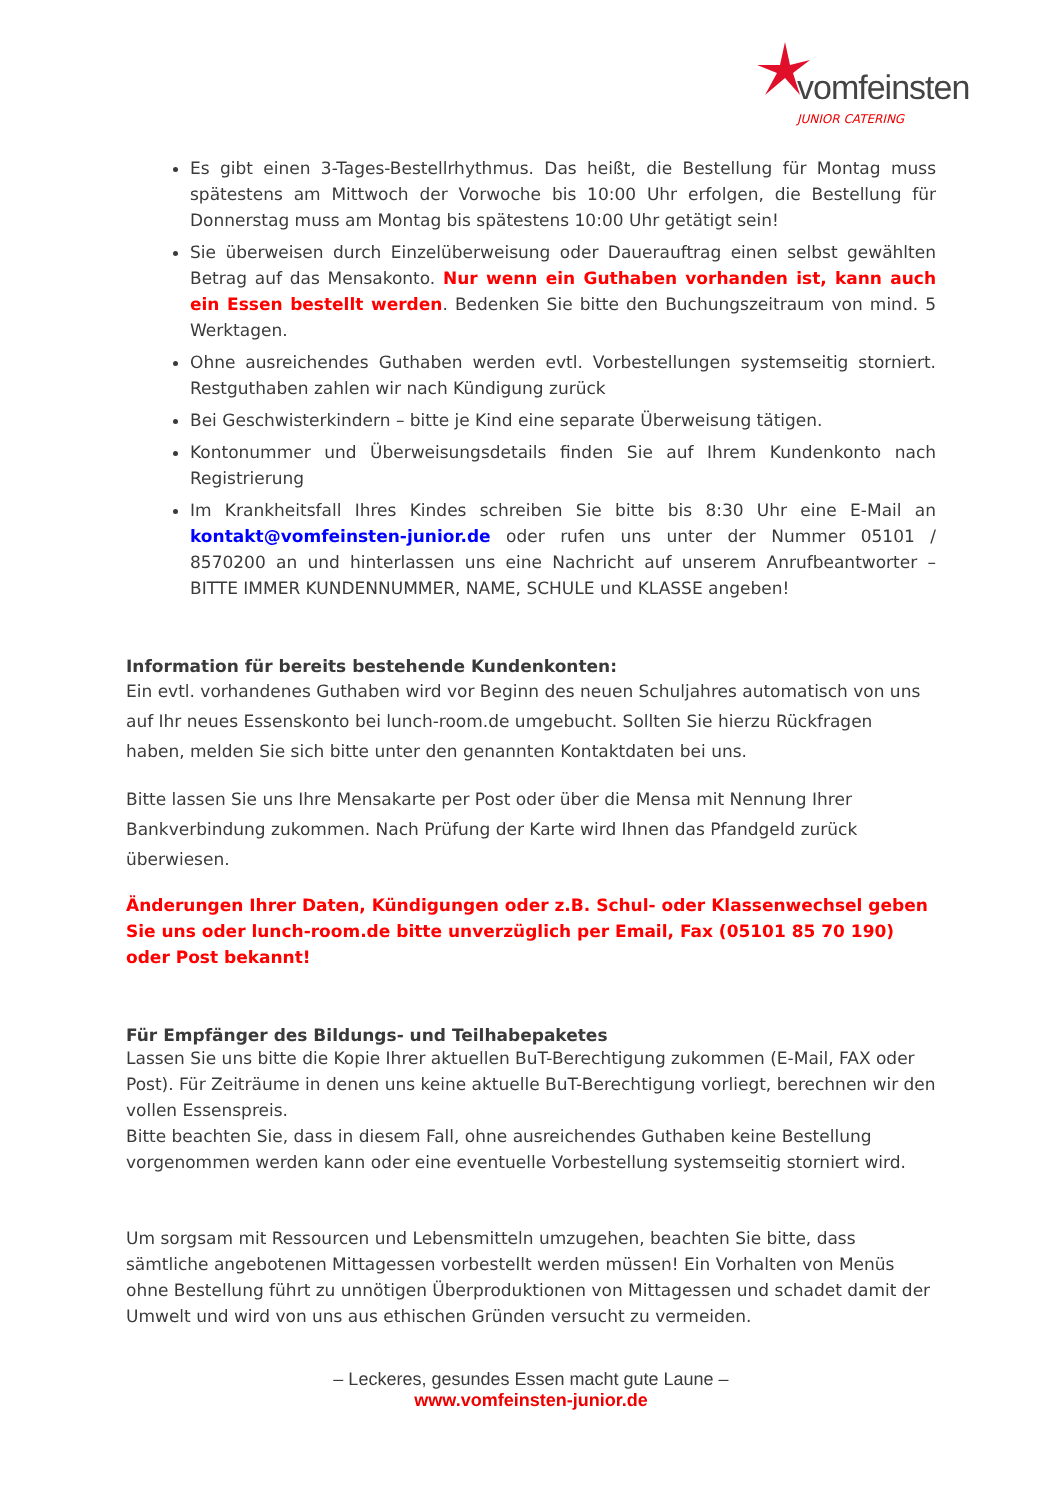vomfeinsten
JUNIOR CATERING
Es gibt einen 3-Tages-Bestellrhythmus. Das heißt, die Bestellung für Montag muss spätestens am Mittwoch der Vorwoche bis 10:00 Uhr erfolgen, die Bestellung für Donnerstag muss am Montag bis spätestens 10:00 Uhr getätigt sein!
Sie überweisen durch Einzelüberweisung oder Dauerauftrag einen selbst gewählten Betrag auf das Mensakonto. Nur wenn ein Guthaben vorhanden ist, kann auch ein Essen bestellt werden. Bedenken Sie bitte den Buchungszeitraum von mind. 5 Werktagen.
Ohne ausreichendes Guthaben werden evtl. Vorbestellungen systemseitig storniert. Restguthaben zahlen wir nach Kündigung zurück
Bei Geschwisterkindern – bitte je Kind eine separate Überweisung tätigen.
Kontonummer und Überweisungsdetails finden Sie auf Ihrem Kundenkonto nach Registrierung
Im Krankheitsfall Ihres Kindes schreiben Sie bitte bis 8:30 Uhr eine E-Mail an kontakt@vomfeinsten-junior.de oder rufen uns unter der Nummer 05101 / 8570200 an und hinterlassen uns eine Nachricht auf unserem Anrufbeantworter – BITTE IMMER KUNDENNUMMER, NAME, SCHULE und KLASSE angeben!
Information für bereits bestehende Kundenkonten:
Ein evtl. vorhandenes Guthaben wird vor Beginn des neuen Schuljahres automatisch von uns auf Ihr neues Essenskonto bei lunch-room.de umgebucht. Sollten Sie hierzu Rückfragen haben, melden Sie sich bitte unter den genannten Kontaktdaten bei uns.
Bitte lassen Sie uns Ihre Mensakarte per Post oder über die Mensa mit Nennung Ihrer Bankverbindung zukommen. Nach Prüfung der Karte wird Ihnen das Pfandgeld zurück überwiesen.
Änderungen Ihrer Daten, Kündigungen oder z.B. Schul- oder Klassenwechsel geben Sie uns oder lunch-room.de bitte unverzüglich per Email, Fax (05101 85 70 190) oder Post bekannt!
Für Empfänger des Bildungs- und Teilhabepaketes
Lassen Sie uns bitte die Kopie Ihrer aktuellen BuT-Berechtigung zukommen (E-Mail, FAX oder Post). Für Zeiträume in denen uns keine aktuelle BuT-Berechtigung vorliegt, berechnen wir den vollen Essenspreis.
Bitte beachten Sie, dass in diesem Fall, ohne ausreichendes Guthaben keine Bestellung vorgenommen werden kann oder eine eventuelle Vorbestellung systemseitig storniert wird.
Um sorgsam mit Ressourcen und Lebensmitteln umzugehen, beachten Sie bitte, dass sämtliche angebotenen Mittagessen vorbestellt werden müssen! Ein Vorhalten von Menüs ohne Bestellung führt zu unnötigen Überproduktionen von Mittagessen und schadet damit der Umwelt und wird von uns aus ethischen Gründen versucht zu vermeiden.
– Leckeres, gesundes Essen macht gute Laune –
www.vomfeinsten-junior.de